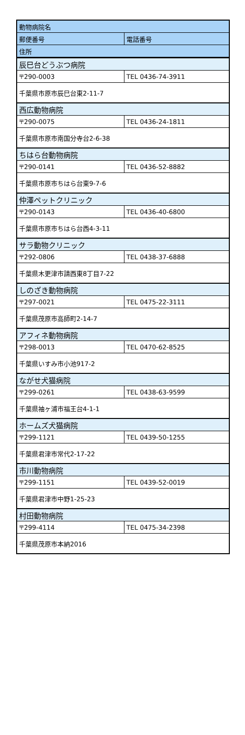| 動物病院名 | |
| --- | --- |
| 郵便番号 | 電話番号 |
| 住所 | |
| 辰巳台どうぶつ病院 | |
| 〒290-0003 | TEL 0436-74-3911 |
| 千葉県市原市辰巳台東2-11-7 | |
| 西広動物病院 | |
| 〒290-0075 | TEL 0436-24-1811 |
| 千葉県市原市南国分寺台2-6-38 | |
| ちはら台動物病院 | |
| 〒290-0141 | TEL 0436-52-8882 |
| 千葉県市原市ちはら台東9-7-6 | |
| 仲澤ペットクリニック | |
| 〒290-0143 | TEL 0436-40-6800 |
| 千葉県市原市ちはら台西4-3-11 | |
| サラ動物クリニック | |
| 〒292-0806 | TEL 0438-37-6888 |
| 千葉県木更津市請西東8丁目7-22 | |
| しのざき動物病院 | |
| 〒297-0021 | TEL 0475-22-3111 |
| 千葉県茂原市高師町2-14-7 | |
| アフィネ動物病院 | |
| 〒298-0013 | TEL 0470-62-8525 |
| 千葉県いすみ市小池917-2 | |
| ながせ犬猫病院 | |
| 〒299-0261 | TEL 0438-63-9599 |
| 千葉県袖ヶ浦市福王台4-1-1 | |
| ホームズ犬猫病院 | |
| 〒299-1121 | TEL 0439-50-1255 |
| 千葉県君津市常代2-17-22 | |
| 市川動物病院 | |
| 〒299-1151 | TEL 0439-52-0019 |
| 千葉県君津市中野1-25-23 | |
| 村田動物病院 | |
| 〒299-4114 | TEL 0475-34-2398 |
| 千葉県茂原市本納2016 | |